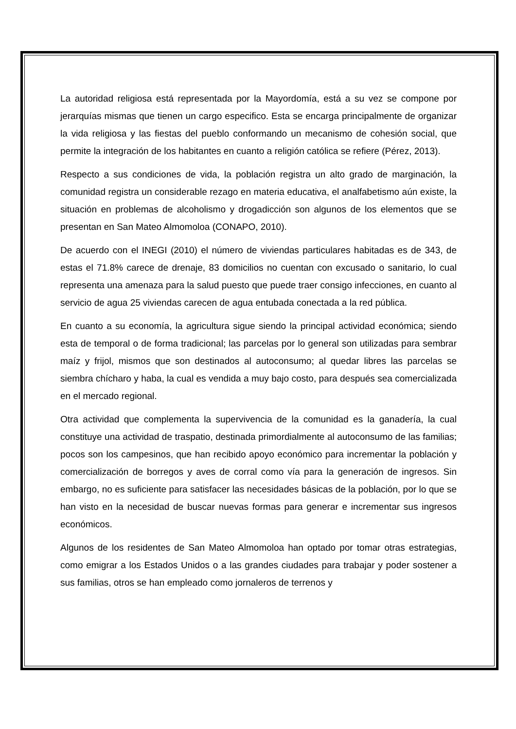La autoridad religiosa está representada por la Mayordomía, está a su vez se compone por jerarquías mismas que tienen un cargo especifico. Esta se encarga principalmente de organizar la vida religiosa y las fiestas del pueblo conformando un mecanismo de cohesión social, que permite la integración de los habitantes en cuanto a religión católica se refiere (Pérez, 2013).
Respecto a sus condiciones de vida, la población registra un alto grado de marginación, la comunidad registra un considerable rezago en materia educativa, el analfabetismo aún existe, la situación en problemas de alcoholismo y drogadicción son algunos de los elementos que se presentan en San Mateo Almomoloa (CONAPO, 2010).
De acuerdo con el INEGI (2010) el número de viviendas particulares habitadas es de 343, de estas el 71.8% carece de drenaje, 83 domicilios no cuentan con excusado o sanitario, lo cual representa una amenaza para la salud puesto que puede traer consigo infecciones, en cuanto al servicio de agua 25 viviendas carecen de agua entubada conectada a la red pública.
En cuanto a su economía, la agricultura sigue siendo la principal actividad económica; siendo esta de temporal o de forma tradicional; las parcelas por lo general son utilizadas para sembrar maíz y frijol, mismos que son destinados al autoconsumo; al quedar libres las parcelas se siembra chícharo y haba, la cual es vendida a muy bajo costo, para después sea comercializada en el mercado regional.
Otra actividad que complementa la supervivencia de la comunidad es la ganadería, la cual constituye una actividad de traspatio, destinada primordialmente al autoconsumo de las familias; pocos son los campesinos, que han recibido apoyo económico para incrementar la población y comercialización de borregos y aves de corral como vía para la generación de ingresos. Sin embargo, no es suficiente para satisfacer las necesidades básicas de la población, por lo que se han visto en la necesidad de buscar nuevas formas para generar e incrementar sus ingresos económicos.
Algunos de los residentes de San Mateo Almomoloa han optado por tomar otras estrategias, como emigrar a los Estados Unidos o a las grandes ciudades para trabajar y poder sostener a sus familias, otros se han empleado como jornaleros de terrenos y